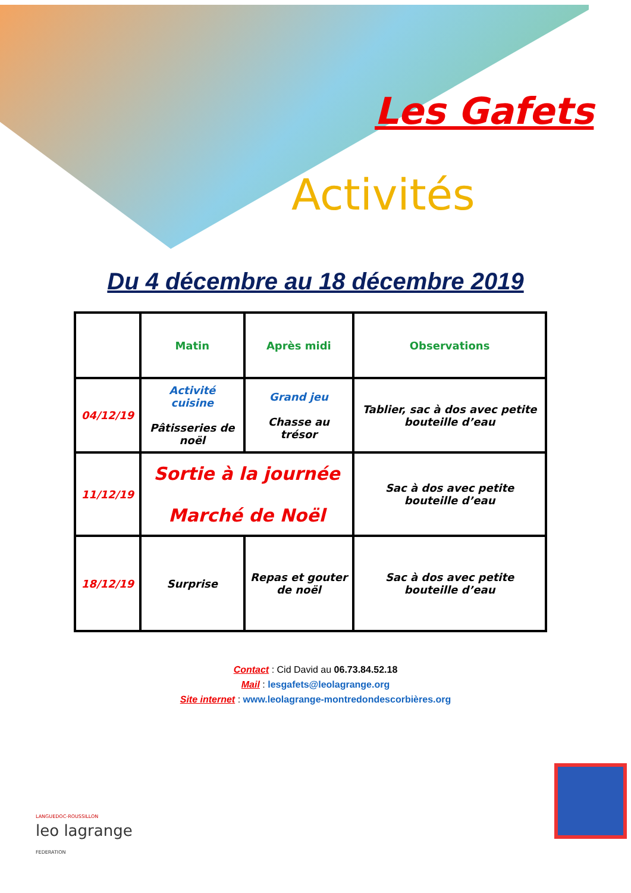Les Gafets
Activités
Du 4 décembre au 18 décembre 2019
| | Matin | Après midi | Observations |
| --- | --- | --- | --- |
| 04/12/19 | Activité cuisine Pâtisseries de noël | Grand jeu Chasse au trésor | Tablier, sac à dos avec petite bouteille d’eau |
| 11/12/19 | Sortie à la journée Marché de Noël | | Sac à dos avec petite bouteille d’eau |
| 18/12/19 | Surprise | Repas et gouter de noël | Sac à dos avec petite bouteille d’eau |
Contact : Cid David au 06.73.84.52.18
Mail : lesgafets@leolagrange.org
Site internet : www.leolagrange-montredondescorbières.org
LANGUEDOC-ROUSSILLON
leo lagrange
FEDERATION